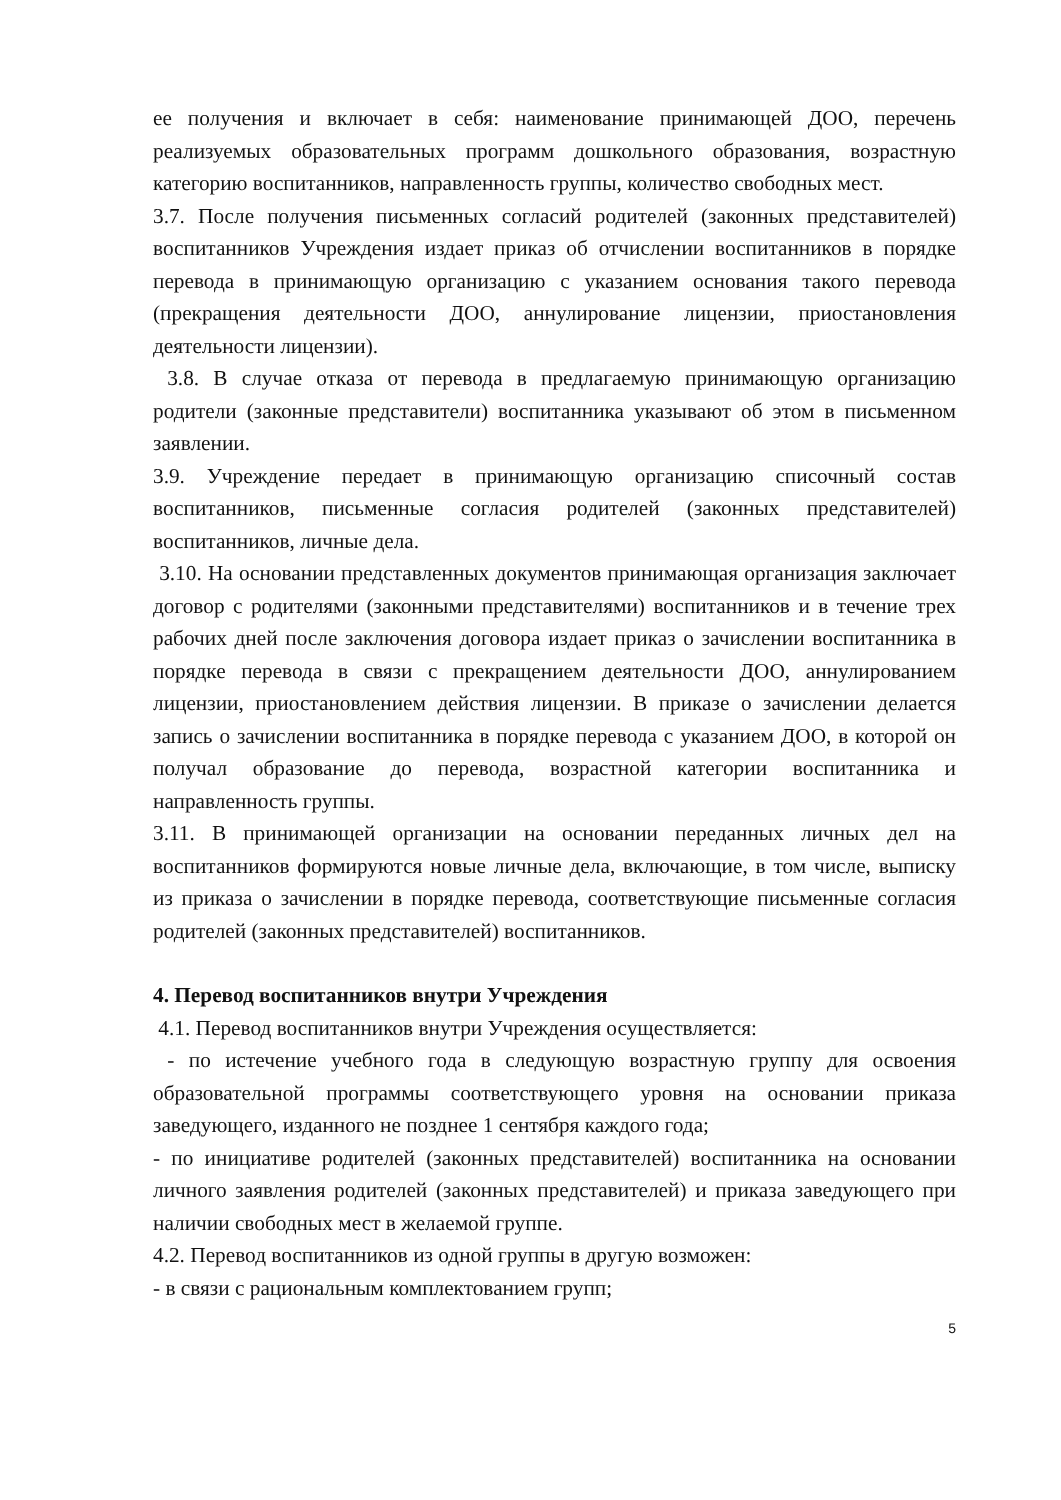ее получения и включает в себя: наименование принимающей ДОО, перечень реализуемых образовательных программ дошкольного образования, возрастную категорию воспитанников, направленность группы, количество свободных мест.
3.7. После получения письменных согласий родителей (законных представителей) воспитанников Учреждения издает приказ об отчислении воспитанников в порядке перевода в принимающую организацию с указанием основания такого перевода (прекращения деятельности ДОО, аннулирование лицензии, приостановления деятельности лицензии).
3.8. В случае отказа от перевода в предлагаемую принимающую организацию родители (законные представители) воспитанника указывают об этом в письменном заявлении.
3.9. Учреждение передает в принимающую организацию списочный состав воспитанников, письменные согласия родителей (законных представителей) воспитанников, личные дела.
3.10. На основании представленных документов принимающая организация заключает договор с родителями (законными представителями) воспитанников и в течение трех рабочих дней после заключения договора издает приказ о зачислении воспитанника в порядке перевода в связи с прекращением деятельности ДОО, аннулированием лицензии, приостановлением действия лицензии. В приказе о зачислении делается запись о зачислении воспитанника в порядке перевода с указанием ДОО, в которой он получал образование до перевода, возрастной категории воспитанника и направленность группы.
3.11. В принимающей организации на основании переданных личных дел на воспитанников формируются новые личные дела, включающие, в том числе, выписку из приказа о зачислении в порядке перевода, соответствующие письменные согласия родителей (законных представителей) воспитанников.
4. Перевод воспитанников внутри Учреждения
4.1. Перевод воспитанников внутри Учреждения осуществляется:
- по истечение учебного года в следующую возрастную группу для освоения образовательной программы соответствующего уровня на основании приказа заведующего, изданного не позднее 1 сентября каждого года;
- по инициативе родителей (законных представителей) воспитанника на основании личного заявления родителей (законных представителей) и приказа заведующего при наличии свободных мест в желаемой группе.
4.2. Перевод воспитанников из одной группы в другую возможен:
- в связи с рациональным комплектованием групп;
5